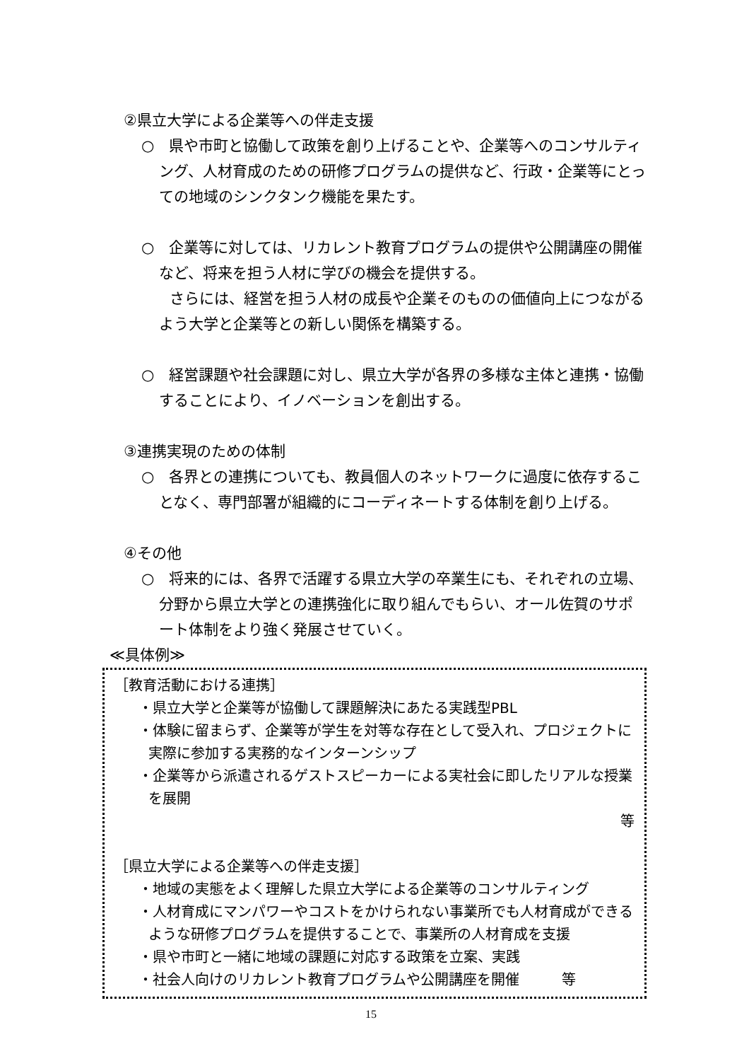②県立大学による企業等への伴走支援
○　県や市町と協働して政策を創り上げることや、企業等へのコンサルティング、人材育成のための研修プログラムの提供など、行政・企業等にとっての地域のシンクタンク機能を果たす。
○　企業等に対しては、リカレント教育プログラムの提供や公開講座の開催など、将来を担う人材に学びの機会を提供する。
さらには、経営を担う人材の成長や企業そのものの価値向上につながるよう大学と企業等との新しい関係を構築する。
○　経営課題や社会課題に対し、県立大学が各界の多様な主体と連携・協働することにより、イノベーションを創出する。
③連携実現のための体制
○　各界との連携についても、教員個人のネットワークに過度に依存することなく、専門部署が組織的にコーディネートする体制を創り上げる。
④その他
○　将来的には、各界で活躍する県立大学の卒業生にも、それぞれの立場、分野から県立大学との連携強化に取り組んでもらい、オール佐賀のサポート体制をより強く発展させていく。
≪具体例≫
［教育活動における連携］
・県立大学と企業等が協働して課題解決にあたる実践型PBL
・体験に留まらず、企業等が学生を対等な存在として受入れ、プロジェクトに実際に参加する実務的なインターンシップ
・企業等から派遣されるゲストスピーカーによる実社会に即したリアルな授業を展開
等
［県立大学による企業等への伴走支援］
・地域の実態をよく理解した県立大学による企業等のコンサルティング
・人材育成にマンパワーやコストをかけられない事業所でも人材育成ができるような研修プログラムを提供することで、事業所の人材育成を支援
・県や市町と一緒に地域の課題に対応する政策を立案、実践
・社会人向けのリカレント教育プログラムや公開講座を開催　　　等
15